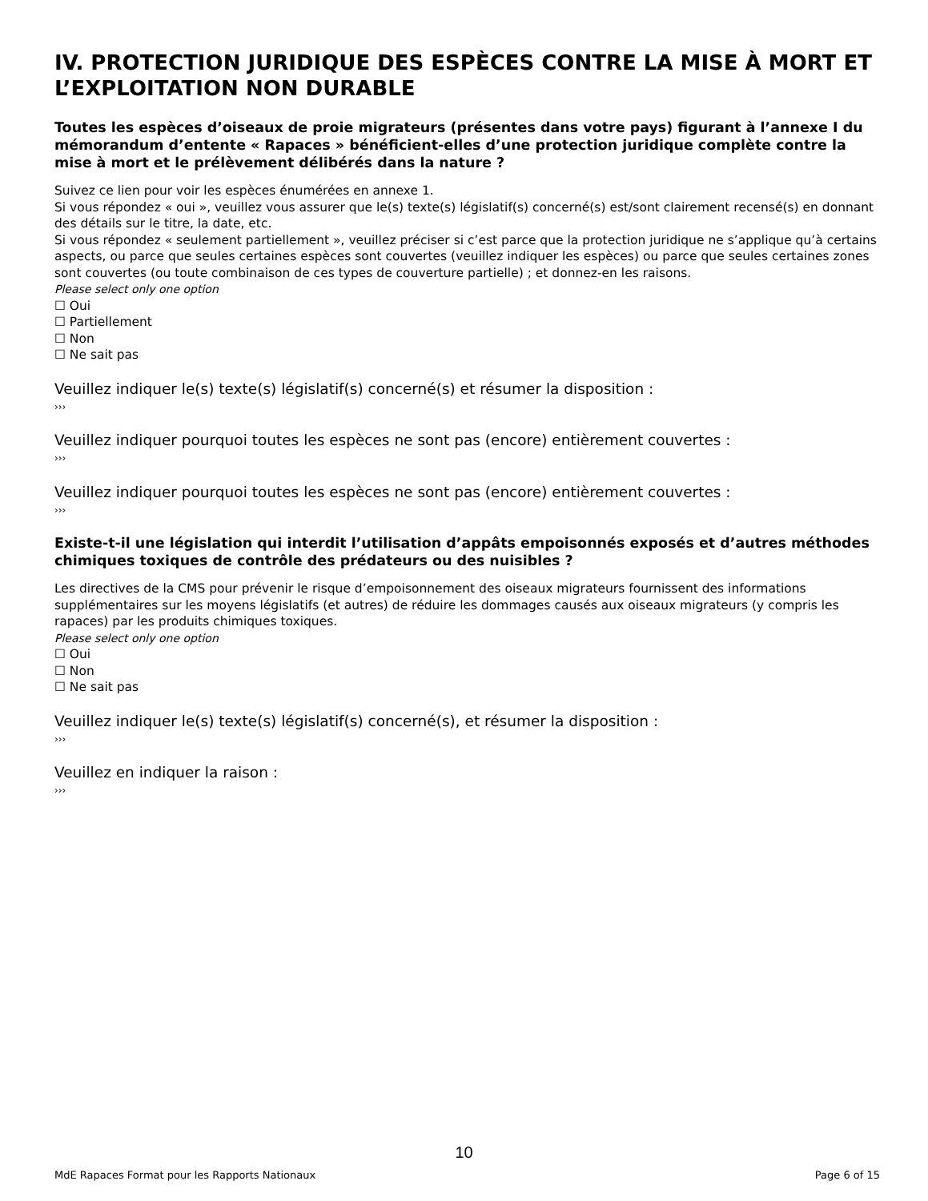IV. PROTECTION JURIDIQUE DES ESPÈCES CONTRE LA MISE À MORT ET L’EXPLOITATION NON DURABLE
Toutes les espèces d’oiseaux de proie migrateurs (présentes dans votre pays) figurant à l’annexe I du mémorandum d’entente « Rapaces » bénéficient-elles d’une protection juridique complète contre la mise à mort et le prélèvement délibérés dans la nature ?
Suivez ce lien pour voir les espèces énumérées en annexe 1.
Si vous répondez « oui », veuillez vous assurer que le(s) texte(s) législatif(s) concerné(s) est/sont clairement recensé(s) en donnant des détails sur le titre, la date, etc.
Si vous répondez « seulement partiellement », veuillez préciser si c’est parce que la protection juridique ne s’applique qu’à certains aspects, ou parce que seules certaines espèces sont couvertes (veuillez indiquer les espèces) ou parce que seules certaines zones sont couvertes (ou toute combinaison de ces types de couverture partielle) ; et donnez-en les raisons.
Please select only one option
☐ Oui
☐ Partiellement
☐ Non
☐ Ne sait pas
Veuillez indiquer le(s) texte(s) législatif(s) concerné(s) et résumer la disposition :
›››
Veuillez indiquer pourquoi toutes les espèces ne sont pas (encore) entièrement couvertes :
›››
Veuillez indiquer pourquoi toutes les espèces ne sont pas (encore) entièrement couvertes :
›››
Existe-t-il une législation qui interdit l’utilisation d’appâts empoisonnés exposés et d’autres méthodes chimiques toxiques de contrôle des prédateurs ou des nuisibles ?
Les directives de la CMS pour prévenir le risque d’empoisonnement des oiseaux migrateurs fournissent des informations supplémentaires sur les moyens législatifs (et autres) de réduire les dommages causés aux oiseaux migrateurs (y compris les rapaces) par les produits chimiques toxiques.
Please select only one option
☐ Oui
☐ Non
☐ Ne sait pas
Veuillez indiquer le(s) texte(s) législatif(s) concerné(s), et résumer la disposition :
›››
Veuillez en indiquer la raison :
›››
10
MdE Rapaces Format pour les Rapports Nationaux Page 6 of 15